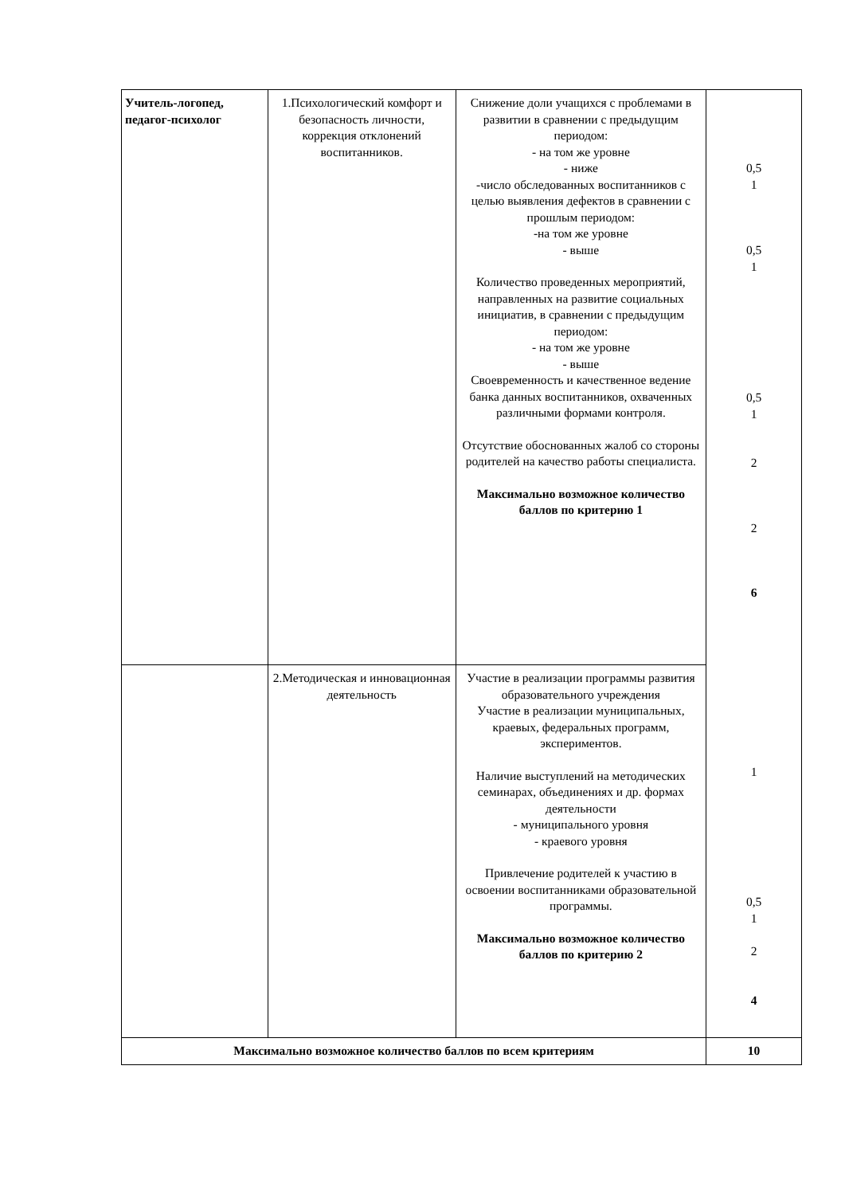| Учитель-логопед, педагог-психолог | 1.Психологический комфорт и безопасность личности, коррекция отклонений воспитанников. | Снижение доли учащихся с проблемами в развитии в сравнении с предыдущим периодом: - на том же уровне - ниже -число обследованных воспитанников с целью выявления дефектов в сравнении с прошлым периодом: -на том же уровне - выше Количество проведенных мероприятий, направленных на развитие социальных инициатив, в сравнении с предыдущим периодом: - на том же уровне - выше Своевременность и качественное ведение банка данных воспитанников, охваченных различными формами контроля. Отсутствие обоснованных жалоб со стороны родителей на качество работы специалиста. Максимально возможное количество баллов по критерию 1 | 0,5 1 0,5 1 0,5 1 2 2 6 1 0,5 1 2 4 |
| | 2.Методическая и инновационная деятельность | Участие в реализации программы развития образовательного учреждения Участие в реализации муниципальных, краевых, федеральных программ, экспериментов. Наличие выступлений на методических семинарах, объединениях и др. формах деятельности - муниципального уровня - краевого уровня Привлечение родителей к участию в освоении воспитанниками образовательной программы. Максимально возможное количество баллов по критерию 2 | |
| Максимально возможное количество баллов по всем критериям | | | 10 |